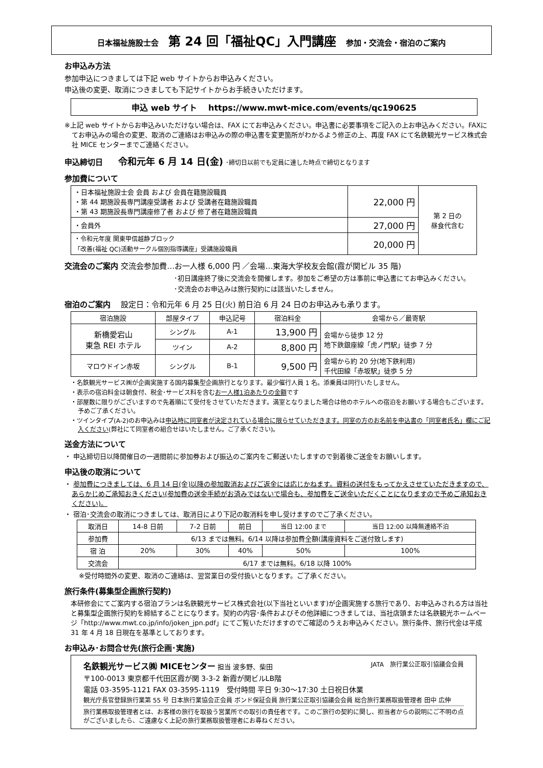日本福祉施設士会 第 24 回「福祉QC」入門講座 参加・交流会・宿泊のご案内
お申込み方法
参加申込につきましては下記 web サイトからお申込みください。
申込後の変更、取消につきましても下記サイトからお手続きいただけます。
申込 web サイト　 https://www.mwt-mice.com/events/qc190625
※上記 web サイトからお申込みいただけない場合は、FAX にてお申込みください。申込書に必要事項をご記入の上お申込みください。FAXにてお申込みの場合の変更、取消のご連絡はお申込みの際の申込書を変更箇所がわかるよう修正の上、再度 FAX にて名鉄観光サービス株式会社 MICE センターまでご連絡ください。
申込締切日　　令和元年 6 月 14 日(金) ･締切日以前でも定員に達した時点で締切となります
参加費について
| ・日本福祉施設士会 会員 および 会員在籍施設職員 ・第 44 期施設長専門講座受講者 および 受講者在籍施設職員 ・第 43 期施設長専門講座修了者 および 修了者在籍施設職員 | 22,000 円 | 第 2 日の 昼食代含む |
| ・会員外 | 27,000 円 | |
| ・令和元年度 関東甲信越静ブロック 「改善(福祉 QC)活動サークル個別指導講座」受講施設職員 | 20,000 円 | |
交流会のご案内 交流会参加費…お一人様 6,000 円 ／会場…東海大学校友会館(霞が関ビル 35 階)
･初日講座終了後に交流会を開催します。参加をご希望の方は事前に申込書にてお申込みください。
･交流会のお申込みは旅行契約には該当いたしません。
宿泊のご案内　 設定日：令和元年 6 月 25 日(火) 前日泊 6 月 24 日のお申込みも承ります。
| 宿泊施設 | 部屋タイプ | 申込記号 | 宿泊料金 | 会場から／最寄駅 |
| --- | --- | --- | --- | --- |
| 新橋愛宕山 東急 REI ホテル | シングル | A-1 | 13,900 円 | 会場から徒歩 12 分 地下鉄銀座線「虎ノ門駅」徒歩 7 分 |
| | ツイン | A-2 | 8,800 円 | |
| マロウドイン赤坂 | シングル | B-1 | 9,500 円 | 会場から約 20 分(地下鉄利用) 千代田線「赤坂駅」徒歩 5 分 |
・名鉄観光サービス㈱が企画実施する国内募集型企画旅行となります。最少催行人員 1 名。添乗員は同行いたしません。
・表示の宿泊料金は朝食付、税金･サービス料を含むお一人様1泊あたりの金額です
・部屋数に限りがございますので先着順にて受付をさせていただきます。満室となりました場合は他のホテルへの宿泊をお願いする場合もございます。予めご了承ください。
・ツインタイプ(A-2)のお申込みは申込時に同室者が決定されている場合に限らせていただきます。同室の方のお名前を申込書の「同室者氏名」欄にご記入ください(弊社にて同室者の組合せはいたしません。ご了承ください)。
送金方法について
・ 申込締切日以降開催日の一週間前に参加券および振込のご案内をご郵送いたしますので到着後ご送金をお願いします。
申込後の取消について
・ 参加費につきましては、6 月 14 日(金)以降の参加取消およびご返金には応じかねます。資料の送付をもってかえさせていただきますので、あらかじめご承知おきください(参加費の送金手続がお済みではないで場合も、参加費をご送金いただくことになりますので予めご承知おきください)。
・ 宿泊･交流会の取消につきましては、取消日により下記の取消料を申し受けますのでご了承ください。
| 取消日 | 14-8 日前 | 7-2 日前 | 前日 | 当日 12:00 まで | 当日 12:00 以降無連絡不泊 |
| 参加費 | 6/13 までは無料。6/14 以降は参加費全額(講座資料をご送付致します) | | | | |
| 宿 泊 | 20% | 30% | 40% | 50% | 100% |
| 交流会 | 6/17 までは無料。6/18 以降 100% | | | | |
※受付時間外の変更、取消のご連絡は、翌営業日の受付扱いとなります。ご了承ください。
旅行条件(募集型企画旅行契約)
本研修会にてご案内する宿泊プランは名鉄観光サービス株式会社(以下当社といいます)が企画実施する旅行であり、お申込みされる方は当社と募集型企画旅行契約を締結することになります。契約の内容･条件およびその他詳細につきましては、当社店頭または名鉄観光ホームページ「http://www.mwt.co.jp/info/joken_jpn.pdf」にてご覧いただけますのでご確認のうえお申込みください。旅行条件、旅行代金は平成 31 年 4 月 18 日現在を基準としております。
お申込み･お問合せ先(旅行企画･実施)
名鉄観光サービス㈱ MICEセンター 担当 波多野、柴田 JATA　旅行業公正取引協議会会員
〒100-0013 東京都千代田区霞が関 3-3-2 新霞が関ビルLB階
電話 03-3595-1121 FAX 03-3595-1119　受付時間 平日 9:30～17:30 土日祝日休業
観光庁長官登録旅行業第 55 号 日本旅行業協会正会員 ボンド保証会員 旅行業公正取引協議会会員 総合旅行業務取扱管理者 田中 広伸
旅行業務取扱管理者とは、お客様の旅行を取扱う営業所での取引の責任者です。このご旅行の契約に関し、担当者からの説明にご不明の点がございましたら、ご遠慮なく上記の旅行業務取扱管理者にお尋ねください。